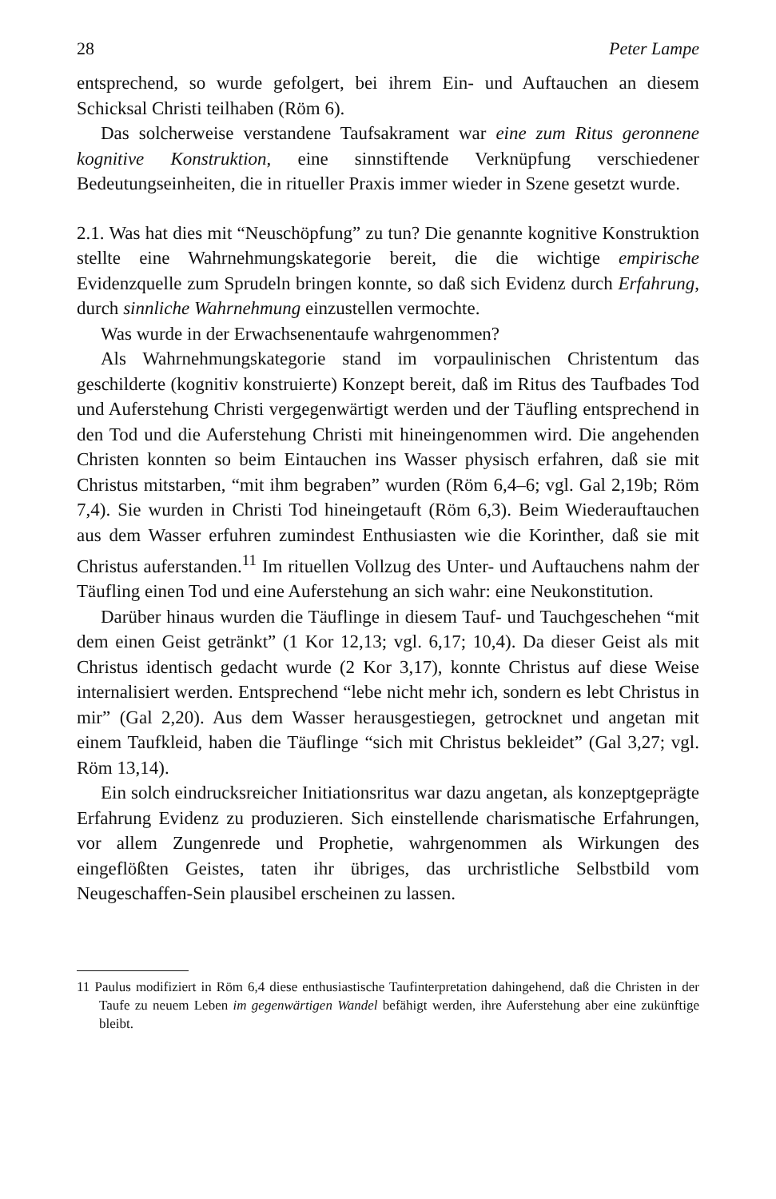28 Peter Lampe
entsprechend, so wurde gefolgert, bei ihrem Ein- und Auftauchen an diesem Schicksal Christi teilhaben (Röm 6).
Das solcherweise verstandene Taufsakrament war eine zum Ritus geronnene kognitive Konstruktion, eine sinnstiftende Verknüpfung verschiedener Bedeutungseinheiten, die in ritueller Praxis immer wieder in Szene gesetzt wurde.
2.1. Was hat dies mit “Neuschöpfung” zu tun? Die genannte kognitive Konstruktion stellte eine Wahrnehmungskategorie bereit, die die wichtige empirische Evidenzquelle zum Sprudeln bringen konnte, so daß sich Evidenz durch Erfahrung, durch sinnliche Wahrnehmung einzustellen vermochte.
Was wurde in der Erwachsenentaufe wahrgenommen?
Als Wahrnehmungskategorie stand im vorpaulinischen Christentum das geschilderte (kognitiv konstruierte) Konzept bereit, daß im Ritus des Taufbades Tod und Auferstehung Christi vergegenwärtigt werden und der Täufling entsprechend in den Tod und die Auferstehung Christi mit hineingenommen wird. Die angehenden Christen konnten so beim Eintauchen ins Wasser physisch erfahren, daß sie mit Christus mitstarben, “mit ihm begraben” wurden (Röm 6,4–6; vgl. Gal 2,19b; Röm 7,4). Sie wurden in Christi Tod hineingetauft (Röm 6,3). Beim Wiederauftauchen aus dem Wasser erfuhren zumindest Enthusiasten wie die Korinther, daß sie mit Christus auferstanden.<sup>11</sup> Im rituellen Vollzug des Unter- und Auftauchens nahm der Täufling einen Tod und eine Auferstehung an sich wahr: eine Neukonstitution.
Darüber hinaus wurden die Täuflinge in diesem Tauf- und Tauchgeschehen “mit dem einen Geist getränkt” (1 Kor 12,13; vgl. 6,17; 10,4). Da dieser Geist als mit Christus identisch gedacht wurde (2 Kor 3,17), konnte Christus auf diese Weise internalisiert werden. Entsprechend “lebe nicht mehr ich, sondern es lebt Christus in mir” (Gal 2,20). Aus dem Wasser herausgestiegen, getrocknet und angetan mit einem Taufkleid, haben die Täuflinge “sich mit Christus bekleidet” (Gal 3,27; vgl. Röm 13,14).
Ein solch eindrucksreicher Initiationsritus war dazu angetan, als konzeptgeprägte Erfahrung Evidenz zu produzieren. Sich einstellende charismatische Erfahrungen, vor allem Zungenrede und Prophetie, wahrgenommen als Wirkungen des eingeflößten Geistes, taten ihr übriges, das urchristliche Selbstbild vom Neugeschaffen-Sein plausibel erscheinen zu lassen.
11 Paulus modifiziert in Röm 6,4 diese enthusiastische Taufinterpretation dahingehend, daß die Christen in der Taufe zu neuem Leben im gegenwärtigen Wandel befähigt werden, ihre Auferstehung aber eine zukünftige bleibt.